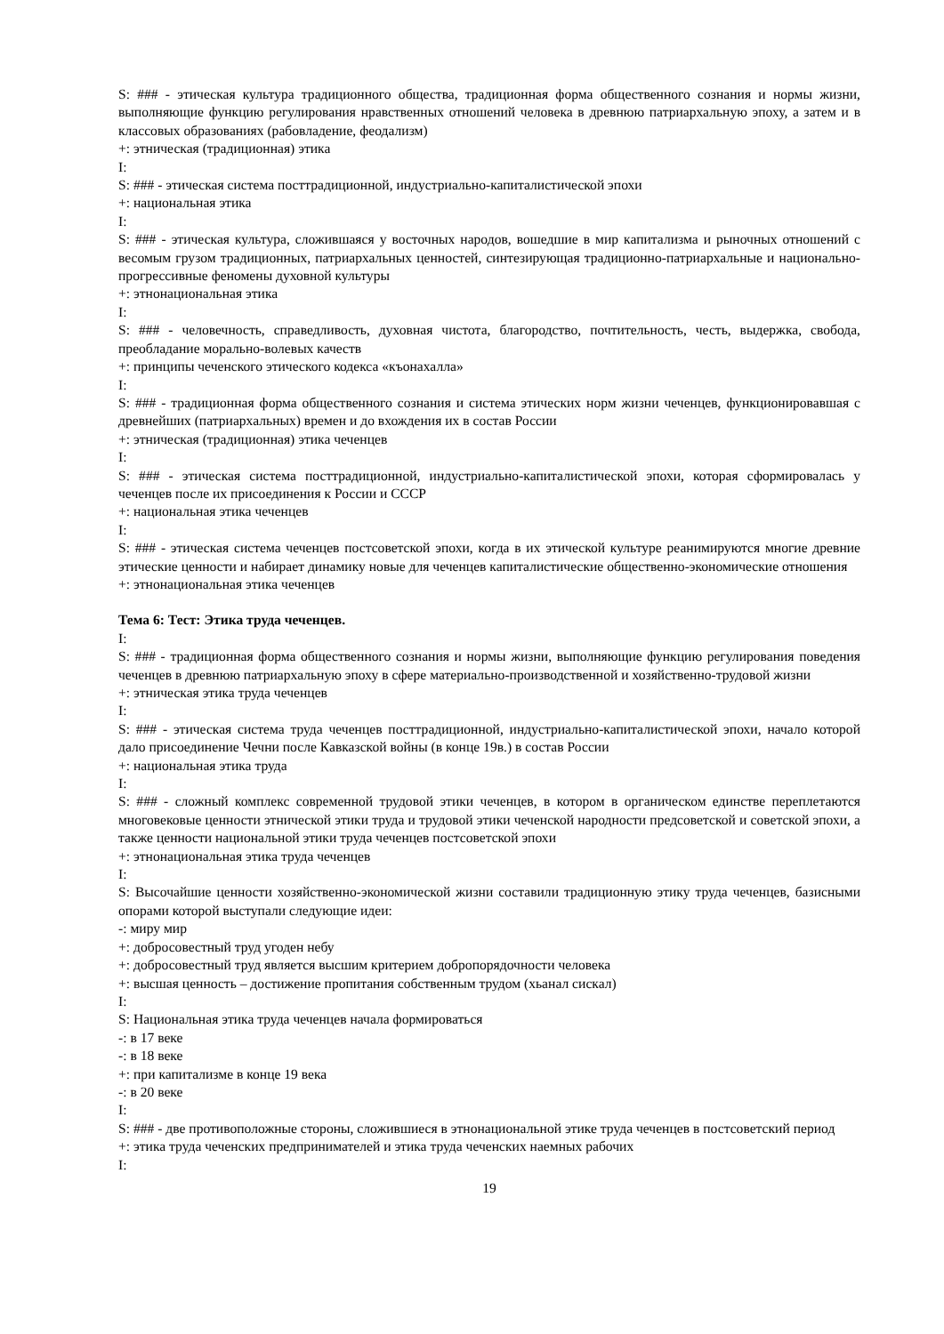S: ### - этическая культура традиционного общества, традиционная форма общественного сознания и нормы жизни, выполняющие функцию регулирования нравственных отношений человека в древнюю патриархальную эпоху, а затем и в классовых образованиях (рабовладение, феодализм)
+: этническая (традиционная) этика
I:
S: ### - этическая система посттрадиционной, индустриально-капиталистической эпохи
+: национальная этика
I:
S: ### - этическая культура, сложившаяся у восточных народов, вошедшие в мир капитализма и рыночных отношений с весомым грузом традиционных, патриархальных ценностей, синтезирующая традиционно-патриархальные и национально-прогрессивные феномены духовной культуры
+: этнонациональная этика
I:
S: ### - человечность, справедливость, духовная чистота, благородство, почтительность, честь, выдержка, свобода, преобладание морально-волевых качеств
+: принципы чеченского этического кодекса «къонахалла»
I:
S: ### - традиционная форма общественного сознания и система этических норм жизни чеченцев, функционировавшая с древнейших (патриархальных) времен и до вхождения их в состав России
+: этническая (традиционная) этика чеченцев
I:
S: ### - этическая система посттрадиционной, индустриально-капиталистической эпохи, которая сформировалась у чеченцев после их присоединения к России и СССР
+: национальная этика чеченцев
I:
S: ### - этическая система чеченцев постсоветской эпохи, когда в их этической культуре реанимируются многие древние этические ценности и набирает динамику новые для чеченцев капиталистические общественно-экономические отношения
+: этнонациональная этика чеченцев
Тема 6: Тест: Этика труда чеченцев.
I:
S: ### - традиционная форма общественного сознания и нормы жизни, выполняющие функцию регулирования поведения чеченцев в древнюю патриархальную эпоху в сфере материально-производственной и хозяйственно-трудовой жизни
+: этническая этика труда чеченцев
I:
S: ### - этическая система труда чеченцев посттрадиционной, индустриально-капиталистической эпохи, начало которой дало присоединение Чечни после Кавказской войны (в конце 19в.) в состав России
+: национальная этика труда
I:
S: ### - сложный комплекс современной трудовой этики чеченцев, в котором в органическом единстве переплетаются многовековые ценности этнической этики труда и трудовой этики чеченской народности предсоветской и советской эпохи, а также ценности национальной этики труда чеченцев постсоветской эпохи
+: этнонациональная этика труда чеченцев
I:
S: Высочайшие ценности хозяйственно-экономической жизни составили традиционную этику труда чеченцев, базисными опорами которой выступали следующие идеи:
-: миру мир
+: добросовестный труд угоден небу
+: добросовестный труд является высшим критерием добропорядочности человека
+: высшая ценность – достижение пропитания собственным трудом (хьанал сискал)
I:
S: Национальная этика труда чеченцев начала формироваться
-: в 17 веке
-: в 18 веке
+: при капитализме в конце 19 века
-: в 20 веке
I:
S: ### - две противоположные стороны, сложившиеся в этнонациональной этике труда чеченцев в постсоветский период
+: этика труда чеченских предпринимателей и этика труда чеченских наемных рабочих
I:
19